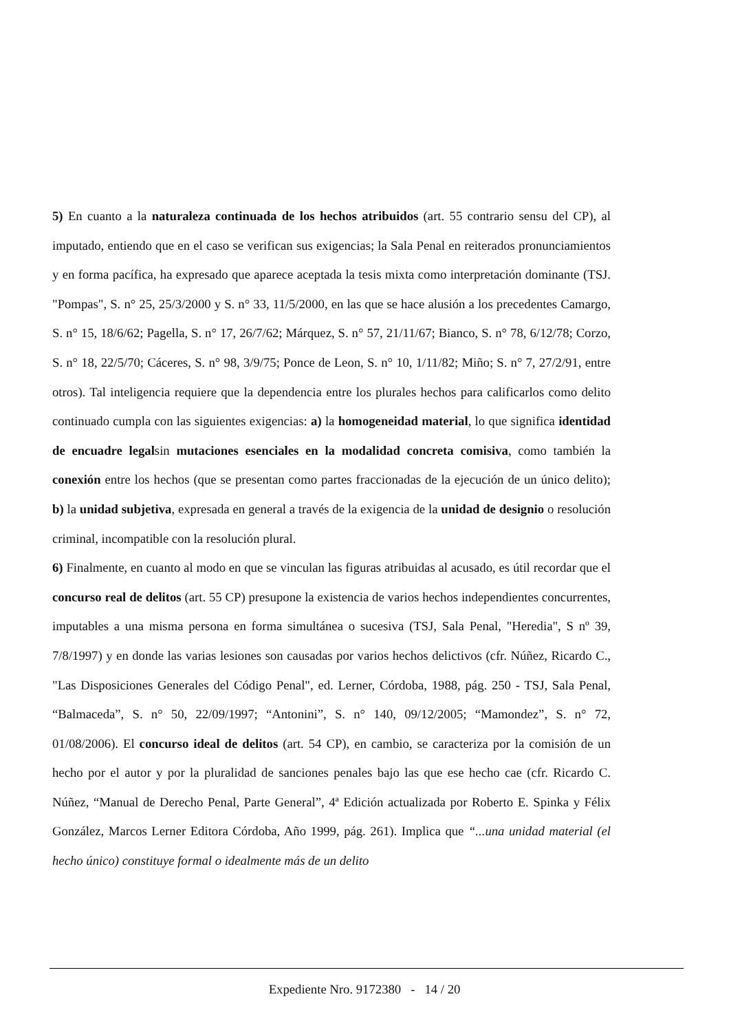5) En cuanto a la naturaleza continuada de los hechos atribuidos (art. 55 contrario sensu del CP), al imputado, entiendo que en el caso se verifican sus exigencias; la Sala Penal en reiterados pronunciamientos y en forma pacífica, ha expresado que aparece aceptada la tesis mixta como interpretación dominante (TSJ. "Pompas", S. n° 25, 25/3/2000 y S. n° 33, 11/5/2000, en las que se hace alusión a los precedentes Camargo, S. n° 15, 18/6/62; Pagella, S. n° 17, 26/7/62; Márquez, S. n° 57, 21/11/67; Bianco, S. n° 78, 6/12/78; Corzo, S. n° 18, 22/5/70; Cáceres, S. n° 98, 3/9/75; Ponce de Leon, S. n° 10, 1/11/82; Miño; S. n° 7, 27/2/91, entre otros). Tal inteligencia requiere que la dependencia entre los plurales hechos para calificarlos como delito continuado cumpla con las siguientes exigencias: a) la homogeneidad material, lo que significa identidad de encuadre legalsin mutaciones esenciales en la modalidad concreta comisiva, como también la conexión entre los hechos (que se presentan como partes fraccionadas de la ejecución de un único delito); b) la unidad subjetiva, expresada en general a través de la exigencia de la unidad de designio o resolución criminal, incompatible con la resolución plural.
6) Finalmente, en cuanto al modo en que se vinculan las figuras atribuidas al acusado, es útil recordar que el concurso real de delitos (art. 55 CP) presupone la existencia de varios hechos independientes concurrentes, imputables a una misma persona en forma simultánea o sucesiva (TSJ, Sala Penal, "Heredia", S nº 39, 7/8/1997) y en donde las varias lesiones son causadas por varios hechos delictivos (cfr. Núñez, Ricardo C., "Las Disposiciones Generales del Código Penal", ed. Lerner, Córdoba, 1988, pág. 250 - TSJ, Sala Penal, “Balmaceda”, S. n° 50, 22/09/1997; “Antonini”, S. n° 140, 09/12/2005; “Mamondez”, S. n° 72, 01/08/2006). El concurso ideal de delitos (art. 54 CP), en cambio, se caracteriza por la comisión de un hecho por el autor y por la pluralidad de sanciones penales bajo las que ese hecho cae (cfr. Ricardo C. Núñez, “Manual de Derecho Penal, Parte General”, 4ª Edición actualizada por Roberto E. Spinka y Félix González, Marcos Lerner Editora Córdoba, Año 1999, pág. 261). Implica que “...una unidad material (el hecho único) constituye formal o idealmente más de un delito
Expediente Nro. 9172380 - 14 / 20